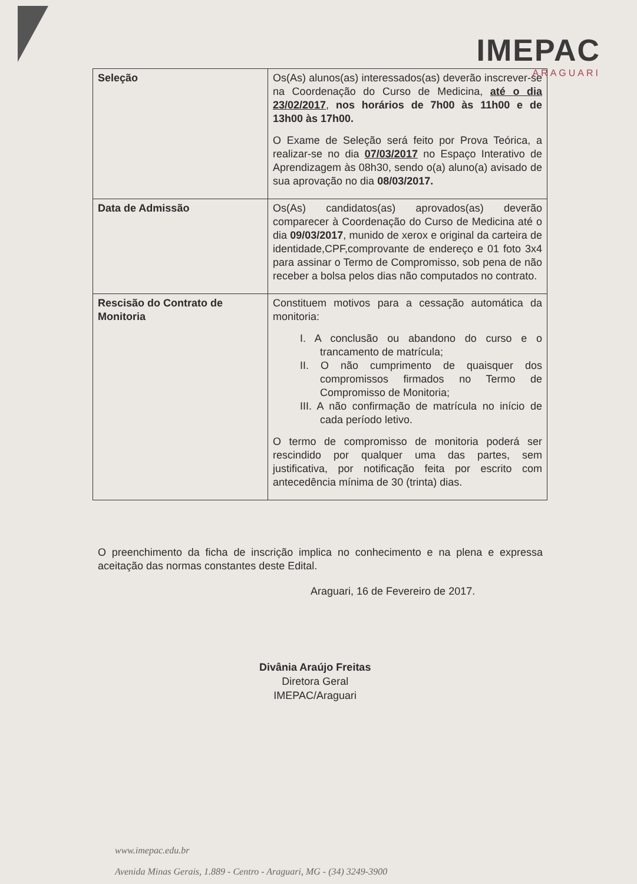IMEPAC
ARAGUARI
| Seleção | Os(As) alunos(as) interessados(as) deverão inscrever-se na Coordenação do Curso de Medicina, até o dia 23/02/2017 , nos horários de 7h00 às 11h00 e de 13h00 às 17h00. O Exame de Seleção será feito por Prova Teórica, a realizar-se no dia 07/03/2017 no Espaço Interativo de Aprendizagem às 08h30, sendo o(a) aluno(a) avisado de sua aprovação no dia 08/03/2017. |
| Data de Admissão | Os(As) candidatos(as) aprovados(as) deverão comparecer à Coordenação do Curso de Medicina até o dia 09/03/2017 , munido de xerox e original da carteira de identidade,CPF,comprovante de endereço e 01 foto 3x4 para assinar o Termo de Compromisso, sob pena de não receber a bolsa pelos dias não computados no contrato. |
| Rescisão do Contrato de Monitoria | Constituem motivos para a cessação automática da monitoria: I. A conclusão ou abandono do curso e o trancamento de matrícula; II. O não cumprimento de quaisquer dos compromissos firmados no Termo de Compromisso de Monitoria; III. A não confirmação de matrícula no início de cada período letivo. O termo de compromisso de monitoria poderá ser rescindido por qualquer uma das partes, sem justificativa, por notificação feita por escrito com antecedência mínima de 30 (trinta) dias. |
O preenchimento da ficha de inscrição implica no conhecimento e na plena e expressa aceitação das normas constantes deste Edital.
Araguari, 16 de Fevereiro de 2017.
Divânia Araújo Freitas
Diretora Geral
IMEPAC/Araguari
www.imepac.edu.br
Avenida Minas Gerais, 1.889 - Centro - Araguari, MG - (34) 3249-3900